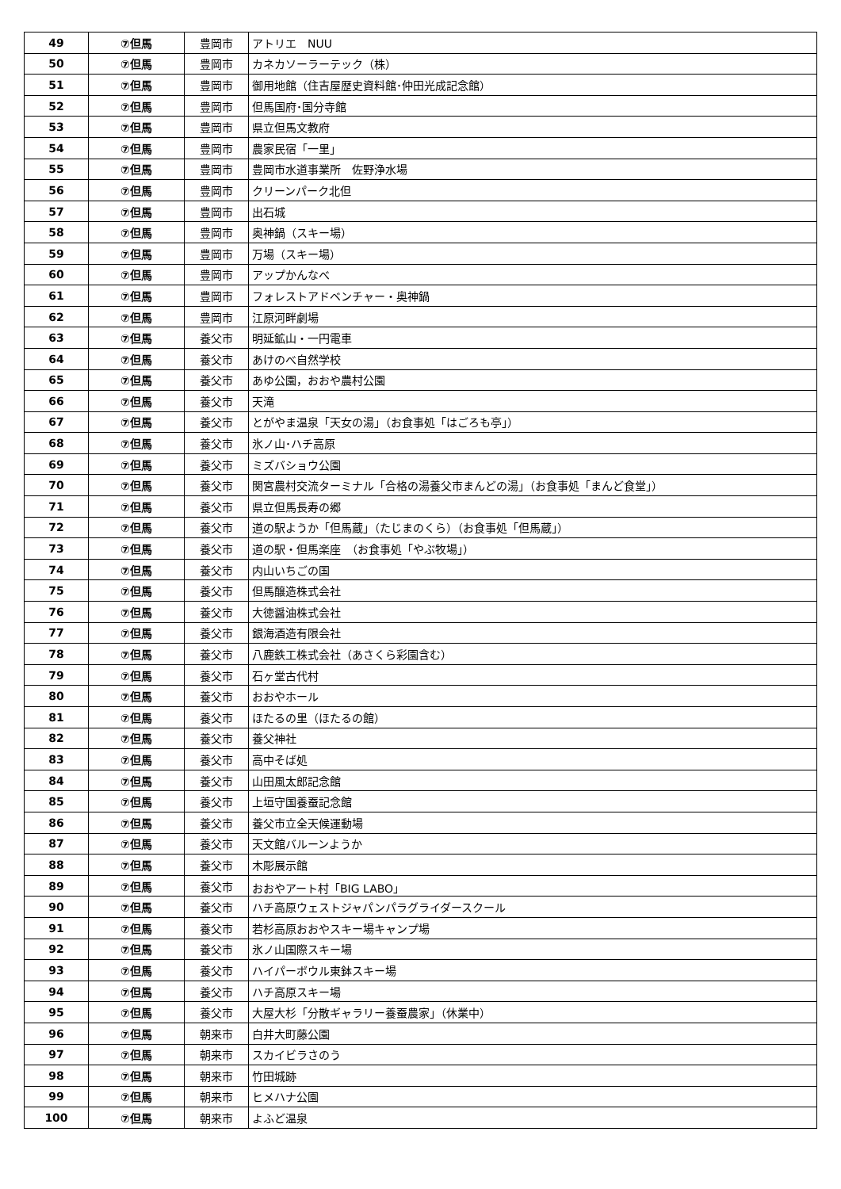| 49 | ⑦但馬 | 豊岡市 | アトリエ NUU |
| 50 | ⑦但馬 | 豊岡市 | カネカソーラーテック（株） |
| 51 | ⑦但馬 | 豊岡市 | 御用地館（住吉屋歴史資料館･仲田光成記念館） |
| 52 | ⑦但馬 | 豊岡市 | 但馬国府･国分寺館 |
| 53 | ⑦但馬 | 豊岡市 | 県立但馬文教府 |
| 54 | ⑦但馬 | 豊岡市 | 農家民宿「一里」 |
| 55 | ⑦但馬 | 豊岡市 | 豊岡市水道事業所 佐野浄水場 |
| 56 | ⑦但馬 | 豊岡市 | クリーンパーク北但 |
| 57 | ⑦但馬 | 豊岡市 | 出石城 |
| 58 | ⑦但馬 | 豊岡市 | 奥神鍋（スキー場） |
| 59 | ⑦但馬 | 豊岡市 | 万場（スキー場） |
| 60 | ⑦但馬 | 豊岡市 | アップかんなべ |
| 61 | ⑦但馬 | 豊岡市 | フォレストアドベンチャー・奥神鍋 |
| 62 | ⑦但馬 | 豊岡市 | 江原河畔劇場 |
| 63 | ⑦但馬 | 養父市 | 明延鉱山・一円電車 |
| 64 | ⑦但馬 | 養父市 | あけのべ自然学校 |
| 65 | ⑦但馬 | 養父市 | あゆ公園，おおや農村公園 |
| 66 | ⑦但馬 | 養父市 | 天滝 |
| 67 | ⑦但馬 | 養父市 | とがやま温泉「天女の湯」（お食事処「はごろも亭」） |
| 68 | ⑦但馬 | 養父市 | 氷ノ山･ハチ高原 |
| 69 | ⑦但馬 | 養父市 | ミズバショウ公園 |
| 70 | ⑦但馬 | 養父市 | 関宮農村交流ターミナル「合格の湯養父市まんどの湯」（お食事処「まんど食堂」） |
| 71 | ⑦但馬 | 養父市 | 県立但馬長寿の郷 |
| 72 | ⑦但馬 | 養父市 | 道の駅ようか「但馬蔵」（たじまのくら）（お食事処「但馬蔵」） |
| 73 | ⑦但馬 | 養父市 | 道の駅・但馬楽座 （お食事処「やぶ牧場」） |
| 74 | ⑦但馬 | 養父市 | 内山いちごの国 |
| 75 | ⑦但馬 | 養父市 | 但馬醸造株式会社 |
| 76 | ⑦但馬 | 養父市 | 大徳醤油株式会社 |
| 77 | ⑦但馬 | 養父市 | 銀海酒造有限会社 |
| 78 | ⑦但馬 | 養父市 | 八鹿鉄工株式会社（あさくら彩園含む） |
| 79 | ⑦但馬 | 養父市 | 石ヶ堂古代村 |
| 80 | ⑦但馬 | 養父市 | おおやホール |
| 81 | ⑦但馬 | 養父市 | ほたるの里（ほたるの館） |
| 82 | ⑦但馬 | 養父市 | 養父神社 |
| 83 | ⑦但馬 | 養父市 | 高中そば処 |
| 84 | ⑦但馬 | 養父市 | 山田風太郎記念館 |
| 85 | ⑦但馬 | 養父市 | 上垣守国養蚕記念館 |
| 86 | ⑦但馬 | 養父市 | 養父市立全天候運動場 |
| 87 | ⑦但馬 | 養父市 | 天文館バルーンようか |
| 88 | ⑦但馬 | 養父市 | 木彫展示館 |
| 89 | ⑦但馬 | 養父市 | おおやアート村「BIG LABO」 |
| 90 | ⑦但馬 | 養父市 | ハチ高原ウェストジャパンパラグライダースクール |
| 91 | ⑦但馬 | 養父市 | 若杉高原おおやスキー場キャンプ場 |
| 92 | ⑦但馬 | 養父市 | 氷ノ山国際スキー場 |
| 93 | ⑦但馬 | 養父市 | ハイパーボウル東鉢スキー場 |
| 94 | ⑦但馬 | 養父市 | ハチ高原スキー場 |
| 95 | ⑦但馬 | 養父市 | 大屋大杉「分散ギャラリー養蚕農家」（休業中） |
| 96 | ⑦但馬 | 朝来市 | 白井大町藤公園 |
| 97 | ⑦但馬 | 朝来市 | スカイビラさのう |
| 98 | ⑦但馬 | 朝来市 | 竹田城跡 |
| 99 | ⑦但馬 | 朝来市 | ヒメハナ公園 |
| 100 | ⑦但馬 | 朝来市 | よふど温泉 |